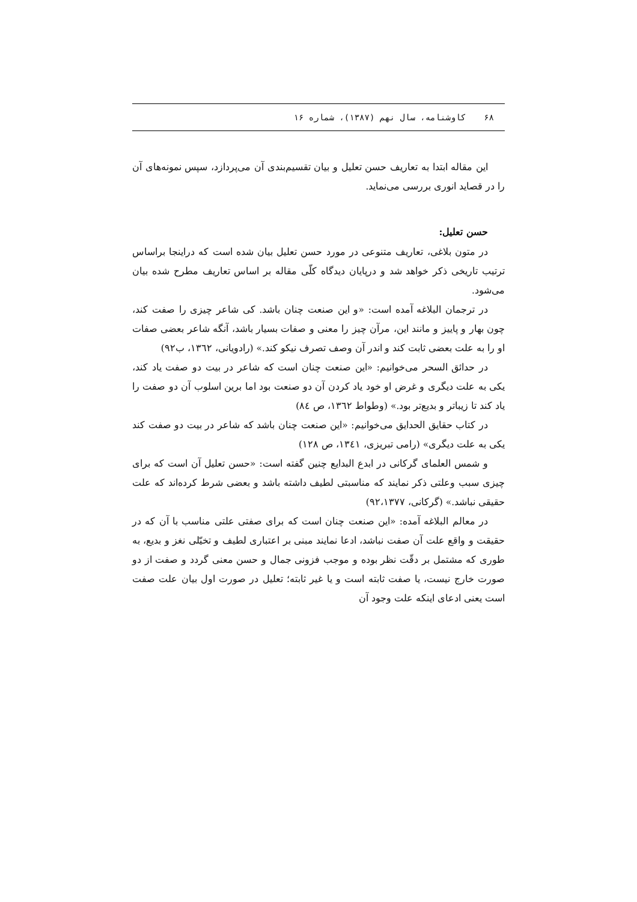۶۸ کاوشنامه، سال نهم (۱۳۸۷)، شماره ۱۶
این مقاله ابتدا به تعاریف حسن تعلیل و بیان تقسیم‌بندی آن می‌پردازد، سپس نمونه‌های آن را در قصاید انوری بررسی می‌نماید.
حسن تعلیل:
در متون بلاغی، تعاریف متنوعی در مورد حسن تعلیل بیان شده است که دراینجا براساس ترتیب تاریخی ذکر خواهد شد و درپایان دیدگاه کلّی مقاله بر اساس تعاریف مطرح شده بیان می‌شود.
در ترجمان البلاغه آمده است: «و این صنعت چنان باشد. کی شاعر چیزی را صفت کند، چون بهار و پاییز و مانند این، مرآن چیز را معنی و صفات بسیار باشد، آنگه شاعر بعضی صفات او را به علت بعضی ثابت کند و اندر آن وصف تصرف نیکو کند.» (رادویانی، ١٣٦٢، ب٩٢)
در حدائق السحر می‌خوانیم: «این صنعت چنان است که شاعر در بیت دو صفت یاد کند، یکی به علت دیگری و غرض او خود یاد کردن آن دو صنعت بود اما برین اسلوب آن دو صفت را یاد کند تا زیباتر و بدیع‌تر بود.» (وطواط ١٣٦٢، ص ٨٤)
در کتاب حقایق الحدایق می‌خوانیم: «این صنعت چنان باشد که شاعر در بیت دو صفت کند یکی به علت دیگری» (رامی تبریزی، ١٣٤١، ص ١٢٨)
و شمس العلمای گرکانی در ابدع البدایع چنین گفته است: «حسن تعلیل آن است که برای چیزی سبب وعلتی ذکر نمایند که مناسبتی لطیف داشته باشد و بعضی شرط کرده‌اند که علت حقیقی نباشد.» (گرکانی، ٩٢،١٣٧٧)
در معالم البلاغه آمده: «این صنعت چنان است که برای صفتی علتی مناسب با آن که در حقیقت و واقع علت آن صفت نباشد، ادعا نمایند مبنی بر اعتباری لطیف و تخیّلی نغز و بدیع، به طوری که مشتمل بر دقّت نظر بوده و موجب فزونی جمال و حسن معنی گردد و صفت از دو صورت خارج نیست، یا صفت ثابته است و یا غیر ثابته؛ تعلیل در صورت اول بیان علت صفت است یعنی ادعای اینکه علت وجود آن